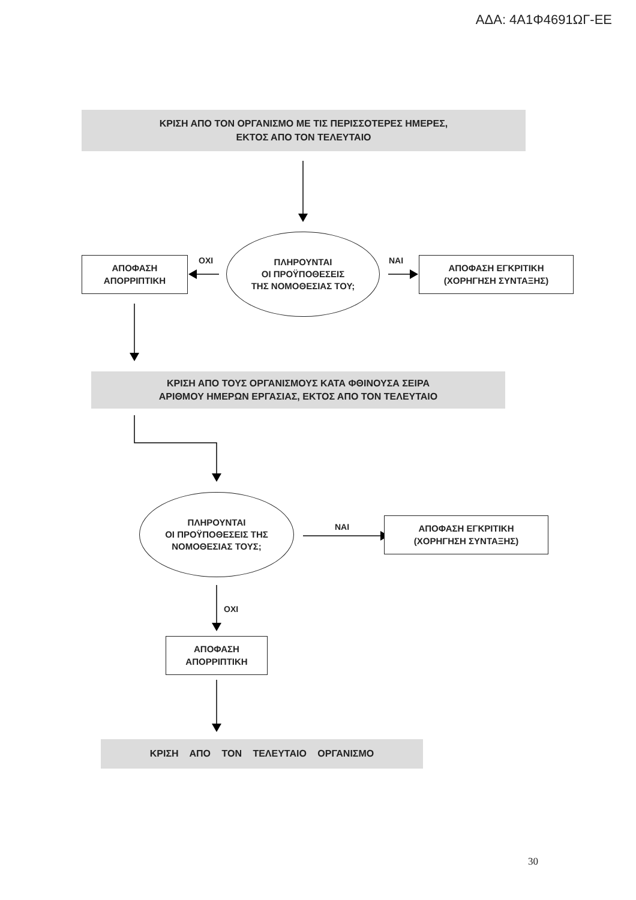ΑΔΑ: 4Α1Φ4691ΩΓ-ΕΕ
ΚΡΙΣΗ ΑΠΟ ΤΟΝ ΟΡΓΑΝΙΣΜΟ ΜΕ ΤΙΣ ΠΕΡΙΣΣΟΤΕΡΕΣ ΗΜΕΡΕΣ,
ΕΚΤΟΣ ΑΠΟ ΤΟΝ ΤΕΛΕΥΤΑΙΟ
ΑΠΟΦΑΣΗ
ΑΠΟΡΡΙΠΤΙΚΗ
ΟΧΙ
ΠΛΗΡΟΥΝΤΑΙ
ΟΙ ΠΡΟΫΠΟΘΕΣΕΙΣ
ΤΗΣ ΝΟΜΟΘΕΣΙΑΣ ΤΟΥ;
ΝΑΙ
ΑΠΟΦΑΣΗ ΕΓΚΡΙΤΙΚΗ
(ΧΟΡΗΓΗΣΗ ΣΥΝΤΑΞΗΣ)
ΚΡΙΣΗ ΑΠΟ ΤΟΥΣ ΟΡΓΑΝΙΣΜΟΥΣ ΚΑΤΑ ΦΘΙΝΟΥΣΑ ΣΕΙΡΑ
ΑΡΙΘΜΟΥ ΗΜΕΡΩΝ ΕΡΓΑΣΙΑΣ, ΕΚΤΟΣ ΑΠΟ ΤΟΝ ΤΕΛΕΥΤΑΙΟ
ΠΛΗΡΟΥΝΤΑΙ
ΟΙ ΠΡΟΫΠΟΘΕΣΕΙΣ ΤΗΣ
ΝΟΜΟΘΕΣΙΑΣ ΤΟΥΣ;
ΝΑΙ
ΑΠΟΦΑΣΗ ΕΓΚΡΙΤΙΚΗ
(ΧΟΡΗΓΗΣΗ ΣΥΝΤΑΞΗΣ)
ΟΧΙ
ΑΠΟΦΑΣΗ
ΑΠΟΡΡΙΠΤΙΚΗ
ΚΡΙΣΗ ΑΠΟ ΤΟΝ ΤΕΛΕΥΤΑΙΟ ΟΡΓΑΝΙΣΜΟ
30